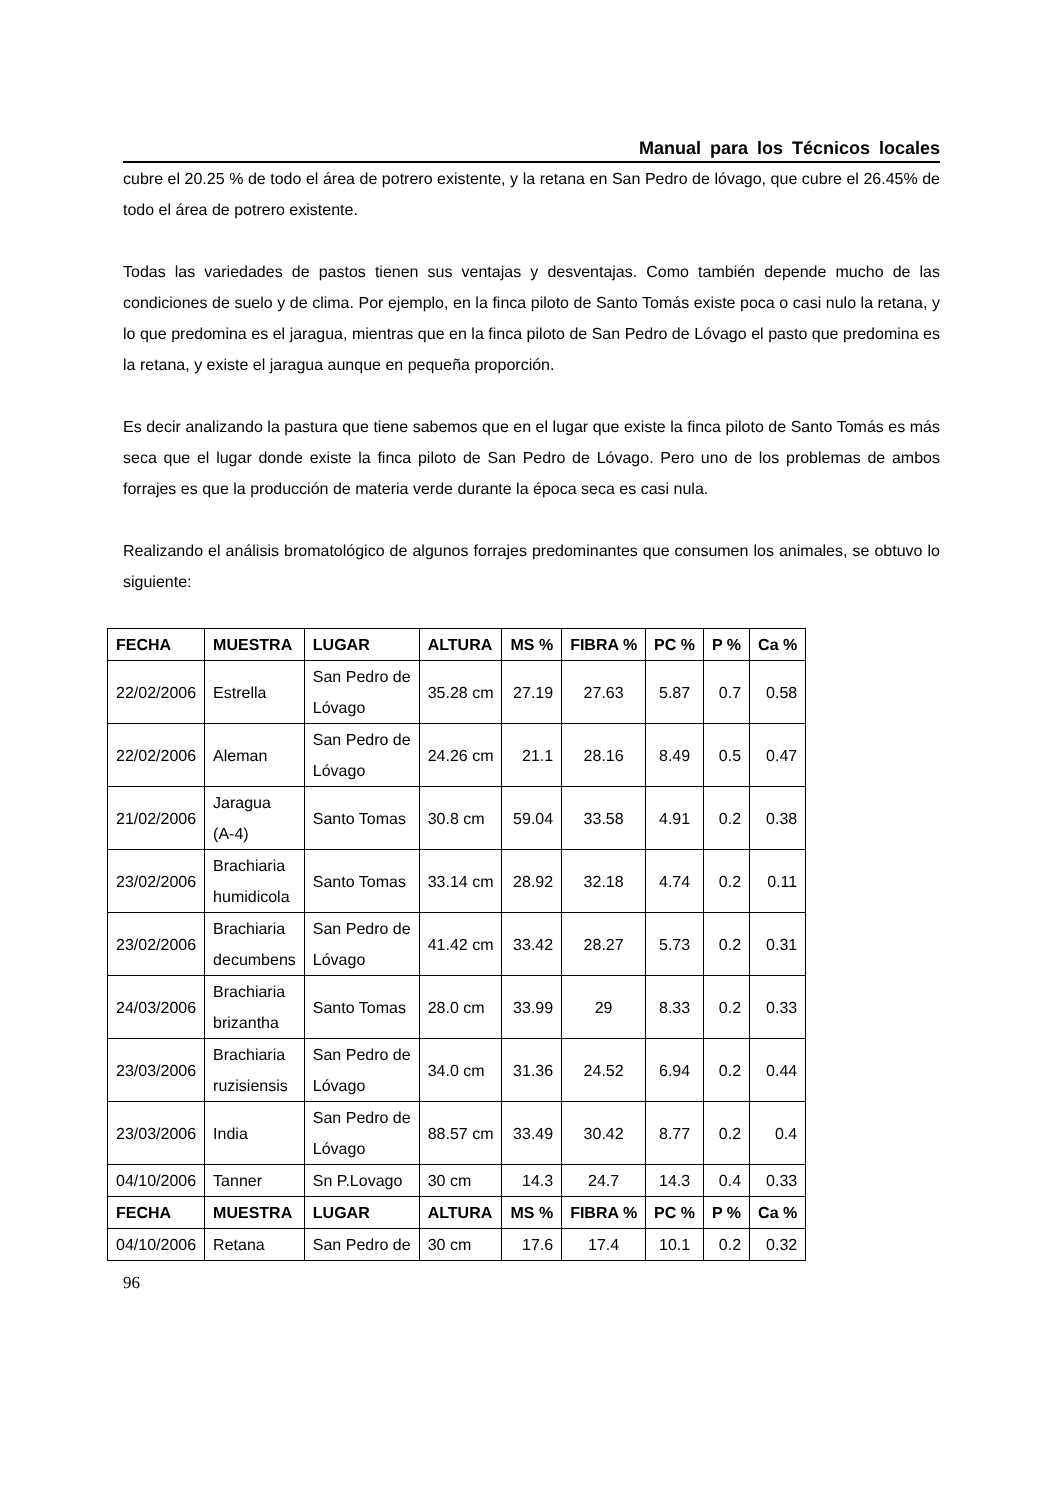Manual para los Técnicos locales
cubre el 20.25 % de todo el área de potrero existente, y la retana en San Pedro de lóvago, que cubre el 26.45% de todo el área de potrero existente.
Todas las variedades de pastos tienen sus ventajas y desventajas. Como también depende mucho de las condiciones de suelo y de clima. Por ejemplo, en la finca piloto de Santo Tomás existe poca o casi nulo la retana, y lo que predomina es el jaragua, mientras que en la finca piloto de San Pedro de Lóvago el pasto que predomina es la retana, y existe el jaragua aunque en pequeña proporción.
Es decir analizando la pastura que tiene sabemos que en el lugar que existe la finca piloto de Santo Tomás es más seca que el lugar donde existe la finca piloto de San Pedro de Lóvago. Pero uno de los problemas de ambos forrajes es que la producción de materia verde durante la época seca es casi nula.
Realizando el análisis bromatológico de algunos forrajes predominantes que consumen los animales, se obtuvo lo siguiente:
| FECHA | MUESTRA | LUGAR | ALTURA | MS % | FIBRA % | PC % | P % | Ca % |
| --- | --- | --- | --- | --- | --- | --- | --- | --- |
| 22/02/2006 | Estrella | San Pedro de Lóvago | 35.28 cm | 27.19 | 27.63 | 5.87 | 0.7 | 0.58 |
| 22/02/2006 | Aleman | San Pedro de Lóvago | 24.26 cm | 21.1 | 28.16 | 8.49 | 0.5 | 0.47 |
| 21/02/2006 | Jaragua (A-4) | Santo Tomas | 30.8 cm | 59.04 | 33.58 | 4.91 | 0.2 | 0.38 |
| 23/02/2006 | Brachiaria humidicola | Santo Tomas | 33.14 cm | 28.92 | 32.18 | 4.74 | 0.2 | 0.11 |
| 23/02/2006 | Brachiaria decumbens | San Pedro de Lóvago | 41.42 cm | 33.42 | 28.27 | 5.73 | 0.2 | 0.31 |
| 24/03/2006 | Brachiaria brizantha | Santo Tomas | 28.0 cm | 33.99 | 29 | 8.33 | 0.2 | 0.33 |
| 23/03/2006 | Brachiaria ruzisiensis | San Pedro de Lóvago | 34.0 cm | 31.36 | 24.52 | 6.94 | 0.2 | 0.44 |
| 23/03/2006 | India | San Pedro de Lóvago | 88.57 cm | 33.49 | 30.42 | 8.77 | 0.2 | 0.4 |
| 04/10/2006 | Tanner | Sn P.Lovago | 30 cm | 14.3 | 24.7 | 14.3 | 0.4 | 0.33 |
| FECHA | MUESTRA | LUGAR | ALTURA | MS % | FIBRA % | PC % | P % | Ca % |
| 04/10/2006 | Retana | San Pedro de | 30 cm | 17.6 | 17.4 | 10.1 | 0.2 | 0.32 |
96